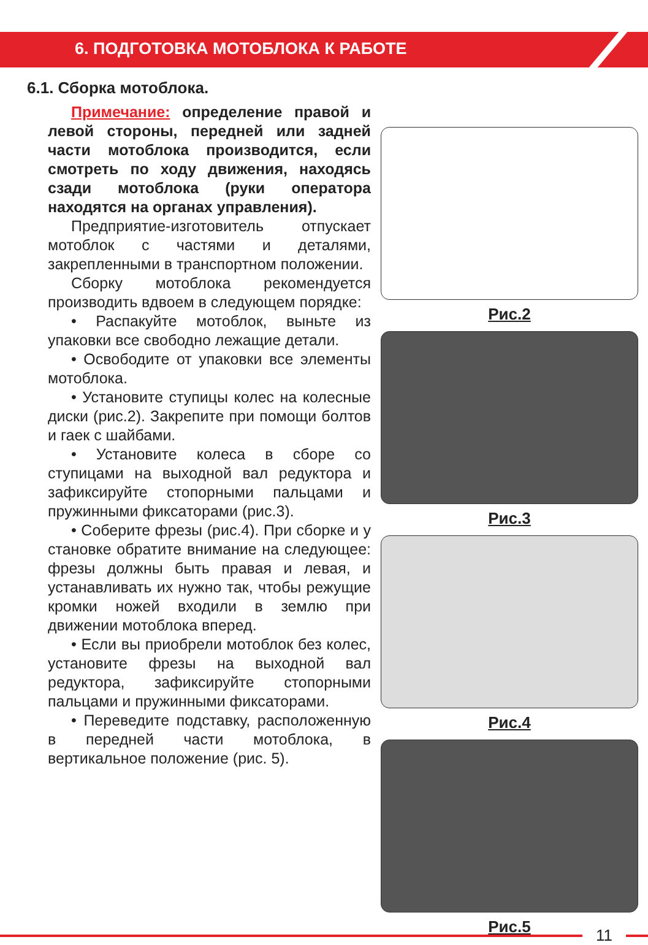6. ПОДГОТОВКА МОТОБЛОКА К РАБОТЕ
6.1. Сборка мотоблока.
Примечание: определение правой и левой стороны, передней или задней части мотоблока производится, если смотреть по ходу движения, находясь сзади мотоблока (руки оператора находятся на органах управления).
Предприятие-изготовитель отпускает мотоблок с частями и деталями, закрепленными в транспортном положении.
Сборку мотоблока рекомендуется производить вдвоем в следующем порядке:
• Распакуйте мотоблок, выньте из упаковки все свободно лежащие детали.
• Освободите от упаковки все элементы мотоблока.
• Установите ступицы колес на колесные диски (рис.2). Закрепите при помощи болтов и гаек с шайбами.
• Установите колеса в сборе со ступицами на выходной вал редуктора и зафиксируйте стопорными пальцами и пружинными фиксаторами (рис.3).
• Соберите фрезы (рис.4). При сборке и у становке обратите внимание на следующее: фрезы должны быть правая и левая, и устанавливать их нужно так, чтобы режущие кромки ножей входили в землю при движении мотоблока вперед.
• Если вы приобрели мотоблок без колес, установите фрезы на выходной вал редуктора, зафиксируйте стопорными пальцами и пружинными фиксаторами.
• Переведите подставку, расположенную в передней части мотоблока, в вертикальное положение (рис. 5).
Рис.2
Рис.3
Рис.4
Рис.5
11